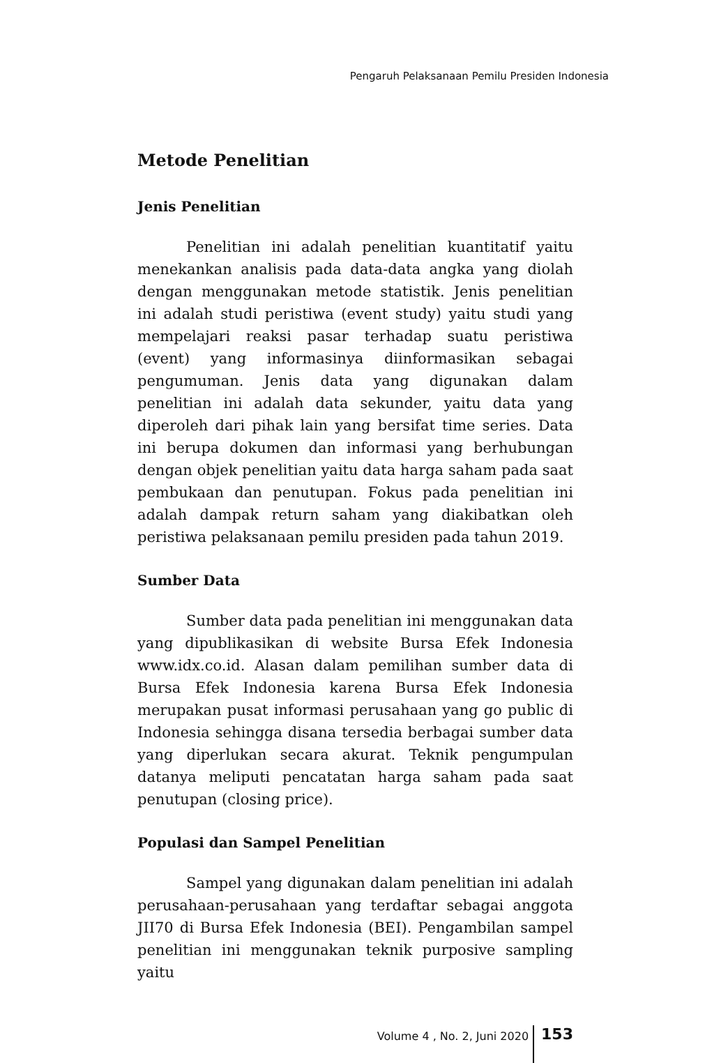Pengaruh Pelaksanaan Pemilu Presiden Indonesia
Metode Penelitian
Jenis Penelitian
Penelitian ini adalah penelitian kuantitatif yaitu menekankan analisis pada data-data angka yang diolah dengan menggunakan metode statistik. Jenis penelitian ini adalah studi peristiwa (event study) yaitu studi yang mempelajari reaksi pasar terhadap suatu peristiwa (event) yang informasinya diinformasikan sebagai pengumuman. Jenis data yang digunakan dalam penelitian ini adalah data sekunder, yaitu data yang diperoleh dari pihak lain yang bersifat time series. Data ini berupa dokumen dan informasi yang berhubungan dengan objek penelitian yaitu data harga saham pada saat pembukaan dan penutupan. Fokus pada penelitian ini adalah dampak return saham yang diakibatkan oleh peristiwa pelaksanaan pemilu presiden pada tahun 2019.
Sumber Data
Sumber data pada penelitian ini menggunakan data yang dipublikasikan di website Bursa Efek Indonesia www.idx.co.id. Alasan dalam pemilihan sumber data di Bursa Efek Indonesia karena Bursa Efek Indonesia merupakan pusat informasi perusahaan yang go public di Indonesia sehingga disana tersedia berbagai sumber data yang diperlukan secara akurat. Teknik pengumpulan datanya meliputi pencatatan harga saham pada saat penutupan (closing price).
Populasi dan Sampel Penelitian
Sampel yang digunakan dalam penelitian ini adalah perusahaan-perusahaan yang terdaftar sebagai anggota JII70 di Bursa Efek Indonesia (BEI). Pengambilan sampel penelitian ini menggunakan teknik purposive sampling yaitu
Volume 4 , No. 2, Juni 2020 153